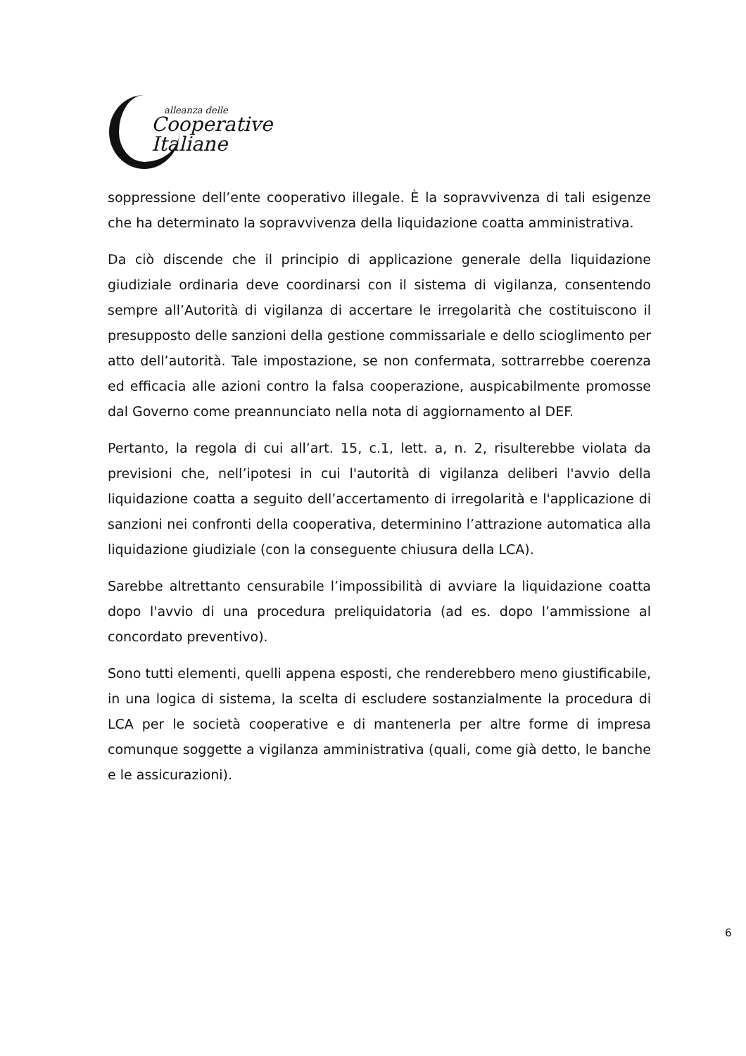alleanza delle
Cooperative
Italiane
soppressione dell’ente cooperativo illegale. È la sopravvivenza di tali esigenze che ha determinato la sopravvivenza della liquidazione coatta amministrativa.
Da ciò discende che il principio di applicazione generale della liquidazione giudiziale ordinaria deve coordinarsi con il sistema di vigilanza, consentendo sempre all’Autorità di vigilanza di accertare le irregolarità che costituiscono il presupposto delle sanzioni della gestione commissariale e dello scioglimento per atto dell’autorità. Tale impostazione, se non confermata, sottrarrebbe coerenza ed efficacia alle azioni contro la falsa cooperazione, auspicabilmente promosse dal Governo come preannunciato nella nota di aggiornamento al DEF.
Pertanto, la regola di cui all’art. 15, c.1, lett. a, n. 2, risulterebbe violata da previsioni che, nell’ipotesi in cui l'autorità di vigilanza deliberi l'avvio della liquidazione coatta a seguito dell’accertamento di irregolarità e l'applicazione di sanzioni nei confronti della cooperativa, determinino l’attrazione automatica alla liquidazione giudiziale (con la conseguente chiusura della LCA).
Sarebbe altrettanto censurabile l’impossibilità di avviare la liquidazione coatta dopo l'avvio di una procedura preliquidatoria (ad es. dopo l’ammissione al concordato preventivo).
Sono tutti elementi, quelli appena esposti, che renderebbero meno giustificabile, in una logica di sistema, la scelta di escludere sostanzialmente la procedura di LCA per le società cooperative e di mantenerla per altre forme di impresa comunque soggette a vigilanza amministrativa (quali, come già detto, le banche e le assicurazioni).
6